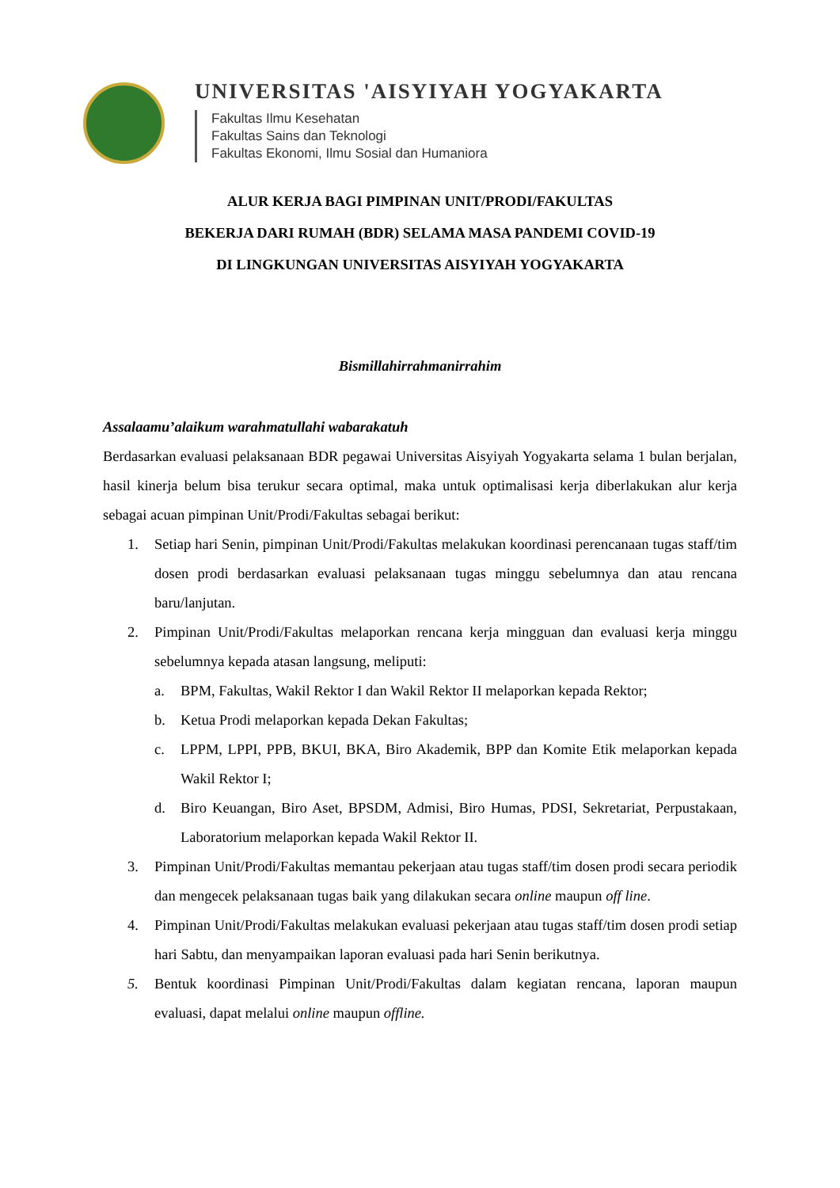UNIVERSITAS 'AISYIYAH YOGYAKARTA
Fakultas Ilmu Kesehatan
Fakultas Sains dan Teknologi
Fakultas Ekonomi, Ilmu Sosial dan Humaniora
ALUR KERJA BAGI PIMPINAN UNIT/PRODI/FAKULTAS
BEKERJA DARI RUMAH (BDR) SELAMA MASA PANDEMI COVID-19
DI LINGKUNGAN UNIVERSITAS AISYIYAH YOGYAKARTA
Bismillahirrahmanirrahim
Assalaamu’alaikum warahmatullahi wabarakatuh
Berdasarkan evaluasi pelaksanaan BDR pegawai Universitas Aisyiyah Yogyakarta selama 1 bulan berjalan, hasil kinerja belum bisa terukur secara optimal, maka untuk optimalisasi kerja diberlakukan alur kerja sebagai acuan pimpinan Unit/Prodi/Fakultas sebagai berikut:
1. Setiap hari Senin, pimpinan Unit/Prodi/Fakultas melakukan koordinasi perencanaan tugas staff/tim dosen prodi berdasarkan evaluasi pelaksanaan tugas minggu sebelumnya dan atau rencana baru/lanjutan.
2. Pimpinan Unit/Prodi/Fakultas melaporkan rencana kerja mingguan dan evaluasi kerja minggu sebelumnya kepada atasan langsung, meliputi:
a. BPM, Fakultas, Wakil Rektor I dan Wakil Rektor II melaporkan kepada Rektor;
b. Ketua Prodi melaporkan kepada Dekan Fakultas;
c. LPPM, LPPI, PPB, BKUI, BKA, Biro Akademik, BPP dan Komite Etik melaporkan kepada Wakil Rektor I;
d. Biro Keuangan, Biro Aset, BPSDM, Admisi, Biro Humas, PDSI, Sekretariat, Perpustakaan, Laboratorium melaporkan kepada Wakil Rektor II.
3. Pimpinan Unit/Prodi/Fakultas memantau pekerjaan atau tugas staff/tim dosen prodi secara periodik dan mengecek pelaksanaan tugas baik yang dilakukan secara online maupun off line.
4. Pimpinan Unit/Prodi/Fakultas melakukan evaluasi pekerjaan atau tugas staff/tim dosen prodi setiap hari Sabtu, dan menyampaikan laporan evaluasi pada hari Senin berikutnya.
5. Bentuk koordinasi Pimpinan Unit/Prodi/Fakultas dalam kegiatan rencana, laporan maupun evaluasi, dapat melalui online maupun offline.